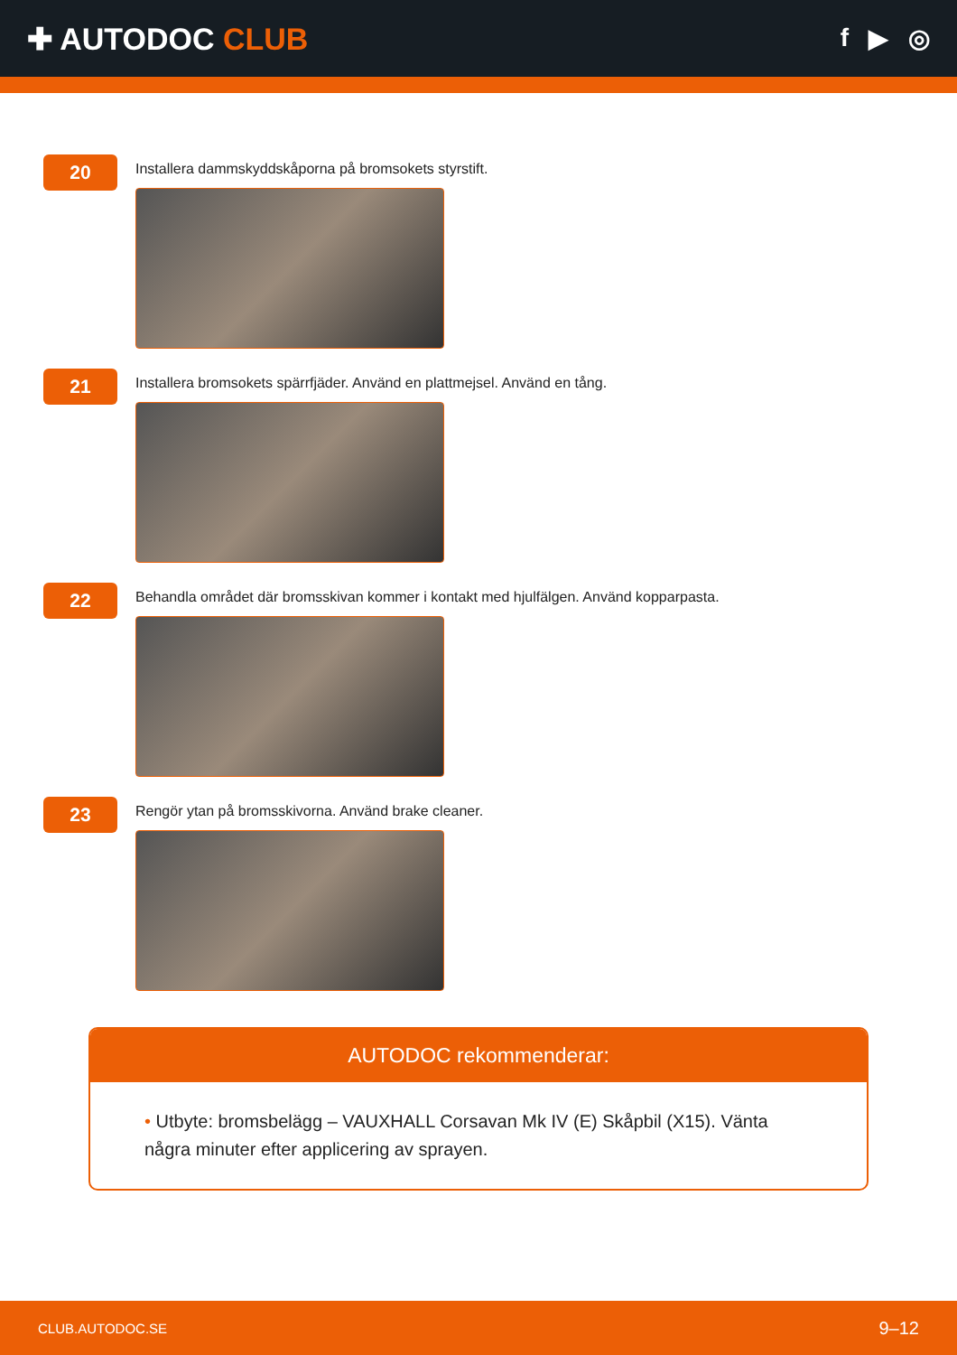✚ AUTODOC CLUB
f ▶ ◎
20
Installera dammskyddskåporna på bromsokets styrstift.
21
Installera bromsokets spärrfjäder. Använd en plattmejsel. Använd en tång.
22
Behandla området där bromsskivan kommer i kontakt med hjulfälgen. Använd kopparpasta.
23
Rengör ytan på bromsskivorna. Använd brake cleaner.
AUTODOC rekommenderar:
• Utbyte: bromsbelägg – VAUXHALL Corsavan Mk IV (E) Skåpbil (X15). Vänta några minuter efter applicering av sprayen.
CLUB.AUTODOC.SE 9–12